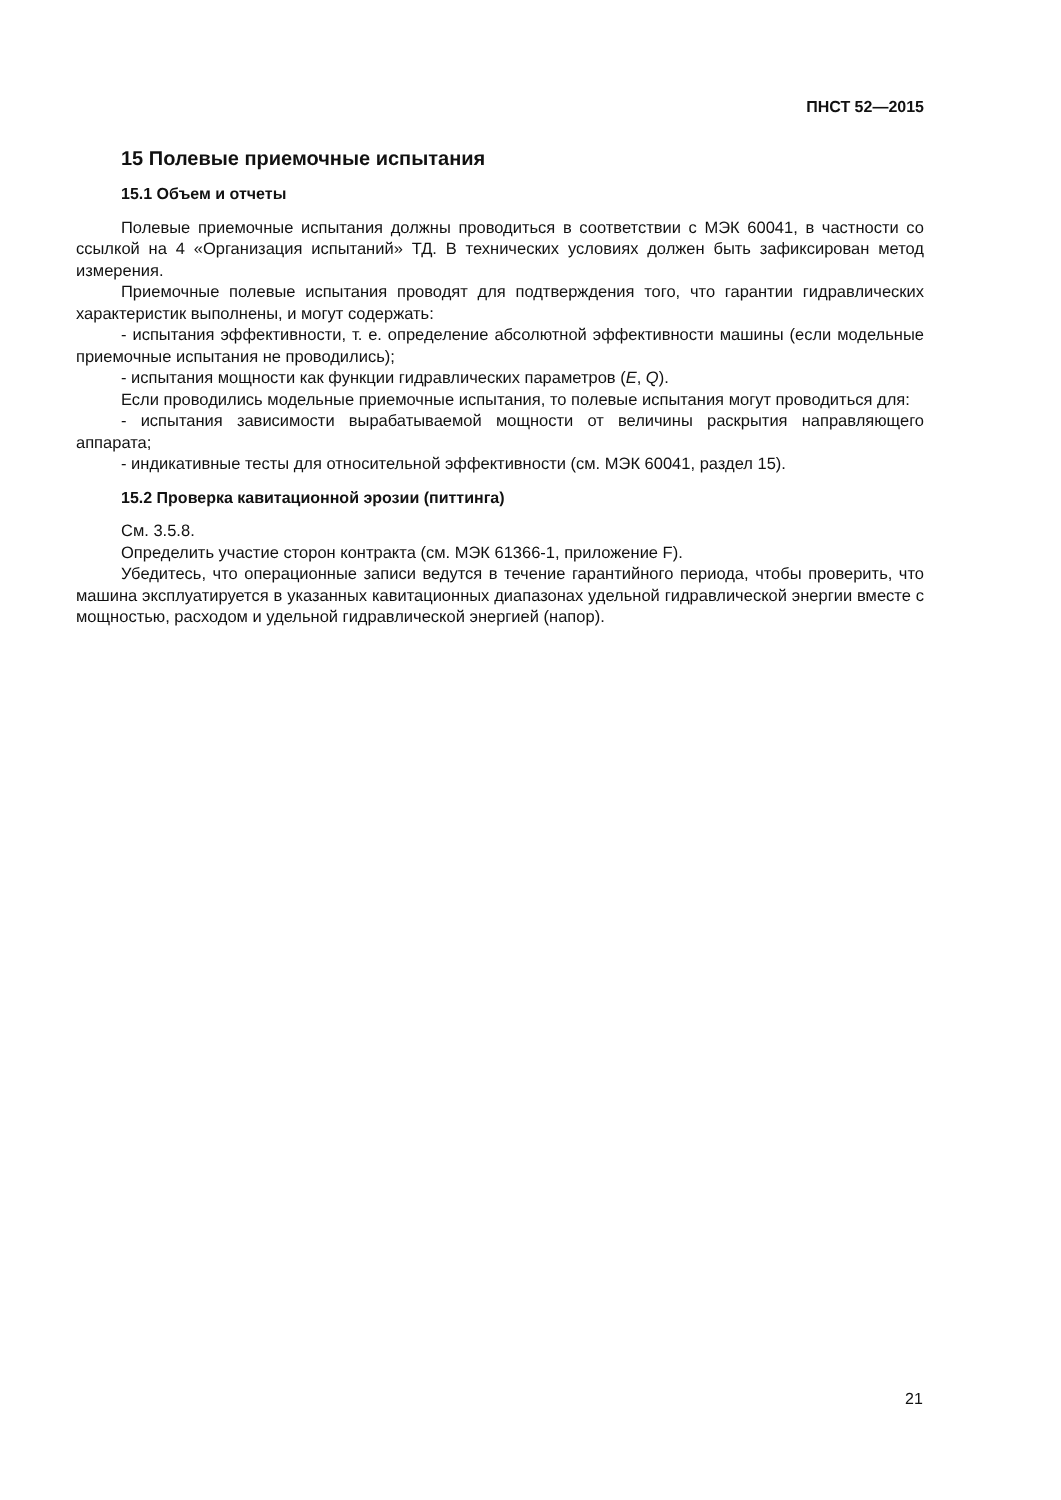ПНСТ 52—2015
15 Полевые приемочные испытания
15.1 Объем и отчеты
Полевые приемочные испытания должны проводиться в соответствии с МЭК 60041, в частности со ссылкой на 4 «Организация испытаний» ТД. В технических условиях должен быть зафиксирован метод измерения.
Приемочные полевые испытания проводят для подтверждения того, что гарантии гидравлических характеристик выполнены, и могут содержать:
- испытания эффективности, т. е. определение абсолютной эффективности машины (если модельные приемочные испытания не проводились);
- испытания мощности как функции гидравлических параметров (E, Q).
Если проводились модельные приемочные испытания, то полевые испытания могут проводиться для:
- испытания зависимости вырабатываемой мощности от величины раскрытия направляющего аппарата;
- индикативные тесты для относительной эффективности (см. МЭК 60041, раздел 15).
15.2 Проверка кавитационной эрозии (питтинга)
См. 3.5.8.
Определить участие сторон контракта (см. МЭК 61366-1, приложение F).
Убедитесь, что операционные записи ведутся в течение гарантийного периода, чтобы проверить, что машина эксплуатируется в указанных кавитационных диапазонах удельной гидравлической энергии вместе с мощностью, расходом и удельной гидравлической энергией (напор).
21